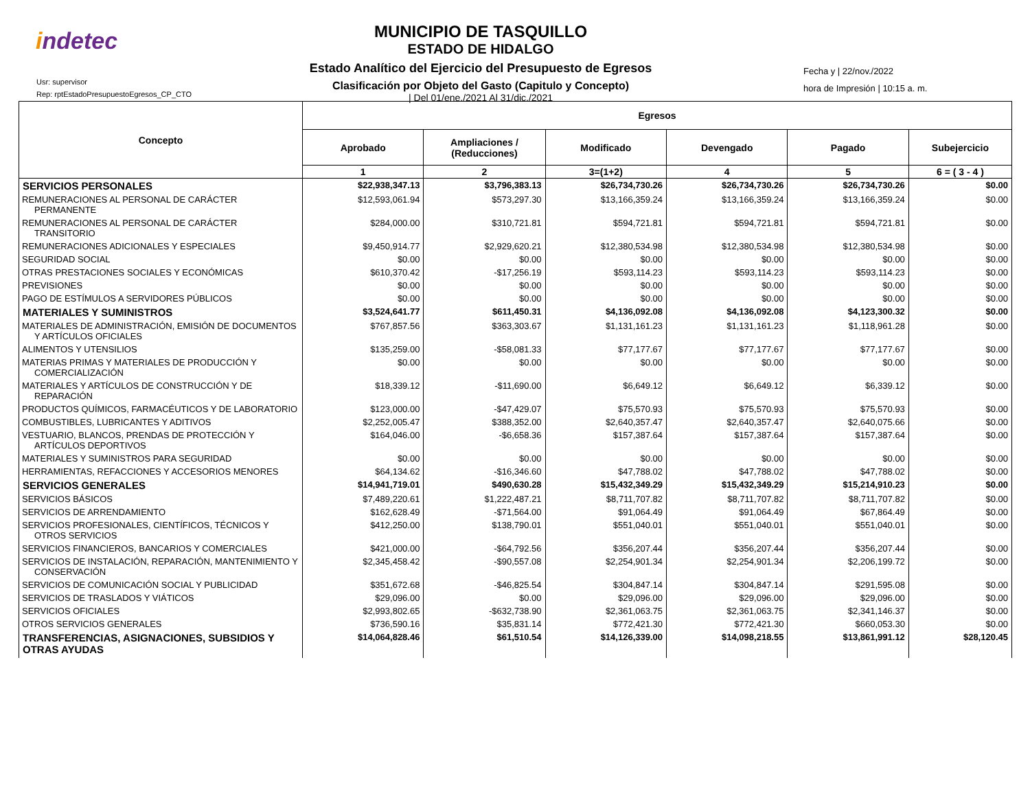indetec
Usr: supervisor
Rep: rptEstadoPresupuestoEgresos_CP_CTO
MUNICIPIO DE TASQUILLO
ESTADO DE HIDALGO
Estado Analítico del Ejercicio del Presupuesto de Egresos
Clasificación por Objeto del Gasto (Capitulo y Concepto)
| Del 01/ene./2021 Al 31/dic./2021
Fecha y | 22/nov./2022
hora de Impresión | 10:15 a. m.
| Concepto | Egresos | | | | | |
| --- | --- | --- | --- | --- | --- | --- |
| | Aprobado | Ampliaciones / (Reducciones) | Modificado | Devengado | Pagado | Subejercicio |
| | 1 | 2 | 3=(1+2) | 4 | 5 | 6 = ( 3 - 4 ) |
| SERVICIOS PERSONALES | $22,938,347.13 | $3,796,383.13 | $26,734,730.26 | $26,734,730.26 | $26,734,730.26 | $0.00 |
| REMUNERACIONES AL PERSONAL DE CARÁCTER PERMANENTE | $12,593,061.94 | $573,297.30 | $13,166,359.24 | $13,166,359.24 | $13,166,359.24 | $0.00 |
| REMUNERACIONES AL PERSONAL DE CARÁCTER TRANSITORIO | $284,000.00 | $310,721.81 | $594,721.81 | $594,721.81 | $594,721.81 | $0.00 |
| REMUNERACIONES ADICIONALES Y ESPECIALES | $9,450,914.77 | $2,929,620.21 | $12,380,534.98 | $12,380,534.98 | $12,380,534.98 | $0.00 |
| SEGURIDAD SOCIAL | $0.00 | $0.00 | $0.00 | $0.00 | $0.00 | $0.00 |
| OTRAS PRESTACIONES SOCIALES Y ECONÓMICAS | $610,370.42 | -$17,256.19 | $593,114.23 | $593,114.23 | $593,114.23 | $0.00 |
| PREVISIONES | $0.00 | $0.00 | $0.00 | $0.00 | $0.00 | $0.00 |
| PAGO DE ESTÍMULOS A SERVIDORES PÚBLICOS | $0.00 | $0.00 | $0.00 | $0.00 | $0.00 | $0.00 |
| MATERIALES Y SUMINISTROS | $3,524,641.77 | $611,450.31 | $4,136,092.08 | $4,136,092.08 | $4,123,300.32 | $0.00 |
| MATERIALES DE ADMINISTRACIÓN, EMISIÓN DE DOCUMENTOS Y ARTÍCULOS OFICIALES | $767,857.56 | $363,303.67 | $1,131,161.23 | $1,131,161.23 | $1,118,961.28 | $0.00 |
| ALIMENTOS Y UTENSILIOS | $135,259.00 | -$58,081.33 | $77,177.67 | $77,177.67 | $77,177.67 | $0.00 |
| MATERIAS PRIMAS Y MATERIALES DE PRODUCCIÓN Y COMERCIALIZACIÓN | $0.00 | $0.00 | $0.00 | $0.00 | $0.00 | $0.00 |
| MATERIALES Y ARTÍCULOS DE CONSTRUCCIÓN Y DE REPARACIÓN | $18,339.12 | -$11,690.00 | $6,649.12 | $6,649.12 | $6,339.12 | $0.00 |
| PRODUCTOS QUÍMICOS, FARMACÉUTICOS Y DE LABORATORIO | $123,000.00 | -$47,429.07 | $75,570.93 | $75,570.93 | $75,570.93 | $0.00 |
| COMBUSTIBLES, LUBRICANTES Y ADITIVOS | $2,252,005.47 | $388,352.00 | $2,640,357.47 | $2,640,357.47 | $2,640,075.66 | $0.00 |
| VESTUARIO, BLANCOS, PRENDAS DE PROTECCIÓN Y ARTÍCULOS DEPORTIVOS | $164,046.00 | -$6,658.36 | $157,387.64 | $157,387.64 | $157,387.64 | $0.00 |
| MATERIALES Y SUMINISTROS PARA SEGURIDAD | $0.00 | $0.00 | $0.00 | $0.00 | $0.00 | $0.00 |
| HERRAMIENTAS, REFACCIONES Y ACCESORIOS MENORES | $64,134.62 | -$16,346.60 | $47,788.02 | $47,788.02 | $47,788.02 | $0.00 |
| SERVICIOS GENERALES | $14,941,719.01 | $490,630.28 | $15,432,349.29 | $15,432,349.29 | $15,214,910.23 | $0.00 |
| SERVICIOS BÁSICOS | $7,489,220.61 | $1,222,487.21 | $8,711,707.82 | $8,711,707.82 | $8,711,707.82 | $0.00 |
| SERVICIOS DE ARRENDAMIENTO | $162,628.49 | -$71,564.00 | $91,064.49 | $91,064.49 | $67,864.49 | $0.00 |
| SERVICIOS PROFESIONALES, CIENTÍFICOS, TÉCNICOS Y OTROS SERVICIOS | $412,250.00 | $138,790.01 | $551,040.01 | $551,040.01 | $551,040.01 | $0.00 |
| SERVICIOS FINANCIEROS, BANCARIOS Y COMERCIALES | $421,000.00 | -$64,792.56 | $356,207.44 | $356,207.44 | $356,207.44 | $0.00 |
| SERVICIOS DE INSTALACIÓN, REPARACIÓN, MANTENIMIENTO Y CONSERVACIÓN | $2,345,458.42 | -$90,557.08 | $2,254,901.34 | $2,254,901.34 | $2,206,199.72 | $0.00 |
| SERVICIOS DE COMUNICACIÓN SOCIAL Y PUBLICIDAD | $351,672.68 | -$46,825.54 | $304,847.14 | $304,847.14 | $291,595.08 | $0.00 |
| SERVICIOS DE TRASLADOS Y VIÁTICOS | $29,096.00 | $0.00 | $29,096.00 | $29,096.00 | $29,096.00 | $0.00 |
| SERVICIOS OFICIALES | $2,993,802.65 | -$632,738.90 | $2,361,063.75 | $2,361,063.75 | $2,341,146.37 | $0.00 |
| OTROS SERVICIOS GENERALES | $736,590.16 | $35,831.14 | $772,421.30 | $772,421.30 | $660,053.30 | $0.00 |
| TRANSFERENCIAS, ASIGNACIONES, SUBSIDIOS Y OTRAS AYUDAS | $14,064,828.46 | $61,510.54 | $14,126,339.00 | $14,098,218.55 | $13,861,991.12 | $28,120.45 |